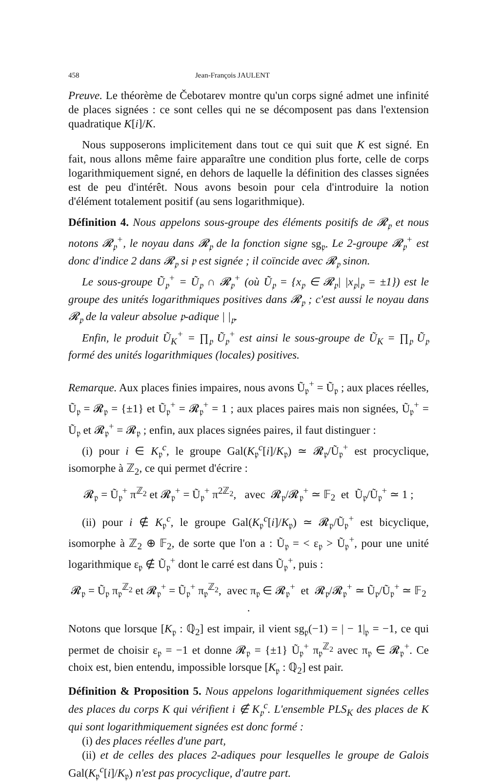458 Jean-François JAULENT
Preuve. Le théorème de Čebotarev montre qu'un corps signé admet une infinité de places signées : ce sont celles qui ne se décomposent pas dans l'extension quadratique K[i]/K.
Nous supposerons implicitement dans tout ce qui suit que K est signé. En fait, nous allons même faire apparaître une condition plus forte, celle de corps logarithmiquement signé, en dehors de laquelle la définition des classes signées est de peu d'intérêt. Nous avons besoin pour cela d'introduire la notion d'élément totalement positif (au sens logarithmique).
Définition 4. Nous appelons sous-groupe des éléments positifs de 𝓡<sub>𝔭</sub> et nous notons 𝓡<sub>𝔭</sub><sup>+</sup>, le noyau dans 𝓡<sub>𝔭</sub> de la fonction signe sg<sub>𝔭</sub>. Le 2-groupe 𝓡<sub>𝔭</sub><sup>+</sup> est donc d'indice 2 dans 𝓡<sub>𝔭</sub> si 𝔭 est signée ; il coïncide avec 𝓡<sub>𝔭</sub> sinon.
Le sous-groupe Ũ<sub>𝔭</sub><sup>+</sup> = Ũ<sub>𝔭</sub> ∩ 𝓡<sub>𝔭</sub><sup>+</sup> (où Ũ<sub>𝔭</sub> = {x<sub>𝔭</sub> ∈ 𝓡<sub>𝔭</sub>| |x<sub>𝔭</sub>|<sub>𝔭</sub> = ±1}) est le groupe des unités logarithmiques positives dans 𝓡<sub>𝔭</sub> ; c'est aussi le noyau dans 𝓡<sub>𝔭</sub> de la valeur absolue 𝔭-adique | |<sub>𝔭</sub>.
Enfin, le produit Ũ<sub>K</sub><sup>+</sup> = ∏<sub>𝔭</sub> Ũ<sub>𝔭</sub><sup>+</sup> est ainsi le sous-groupe de Ũ<sub>K</sub> = ∏<sub>𝔭</sub> Ũ<sub>𝔭</sub> formé des unités logarithmiques (locales) positives.
Remarque. Aux places finies impaires, nous avons Ũ<sub>𝔭</sub><sup>+</sup> = Ũ<sub>𝔭</sub> ; aux places réelles, Ũ<sub>𝔭</sub> = 𝓡<sub>𝔭</sub> = {±1} et Ũ<sub>𝔭</sub><sup>+</sup> = 𝓡<sub>𝔭</sub><sup>+</sup> = 1 ; aux places paires mais non signées, Ũ<sub>𝔭</sub><sup>+</sup> = Ũ<sub>𝔭</sub> et 𝓡<sub>𝔭</sub><sup>+</sup> = 𝓡<sub>𝔭</sub> ; enfin, aux places signées paires, il faut distinguer :
(i) pour i ∈ K<sub>𝔭</sub><sup>c</sup>, le groupe Gal(K<sub>𝔭</sub><sup>c</sup>[i]/K<sub>𝔭</sub>) ≃ 𝓡<sub>𝔭</sub>/Ũ<sub>𝔭</sub><sup>+</sup> est procyclique, isomorphe à ℤ<sub>2</sub>, ce qui permet d'écrire :
𝓡<sub>𝔭</sub> = Ũ<sub>𝔭</sub><sup>+</sup> π<sup>ℤ<sub>2</sub></sup> et 𝓡<sub>𝔭</sub><sup>+</sup> = Ũ<sub>𝔭</sub><sup>+</sup> π<sup>2ℤ<sub>2</sub></sup>, avec 𝓡<sub>𝔭</sub>/𝓡<sub>𝔭</sub><sup>+</sup> ≃ 𝔽<sub>2</sub> et Ũ<sub>𝔭</sub>/Ũ<sub>𝔭</sub><sup>+</sup> ≃ 1 ;
(ii) pour i ∉ K<sub>𝔭</sub><sup>c</sup>, le groupe Gal(K<sub>𝔭</sub><sup>c</sup>[i]/K<sub>𝔭</sub>) ≃ 𝓡<sub>𝔭</sub>/Ũ<sub>𝔭</sub><sup>+</sup> est bicyclique, isomorphe à ℤ<sub>2</sub> ⊕ 𝔽<sub>2</sub>, de sorte que l'on a : Ũ<sub>𝔭</sub> = < ε<sub>𝔭</sub> > Ũ<sub>𝔭</sub><sup>+</sup>, pour une unité logarithmique ε<sub>𝔭</sub> ∉ Ũ<sub>𝔭</sub><sup>+</sup> dont le carré est dans Ũ<sub>𝔭</sub><sup>+</sup>, puis :
𝓡<sub>𝔭</sub> = Ũ<sub>𝔭</sub> π<sub>𝔭</sub><sup>ℤ<sub>2</sub></sup> et 𝓡<sub>𝔭</sub><sup>+</sup> = Ũ<sub>𝔭</sub><sup>+</sup> π<sub>𝔭</sub><sup>ℤ<sub>2</sub></sup>, avec π<sub>𝔭</sub> ∈ 𝓡<sub>𝔭</sub><sup>+</sup> et 𝓡<sub>𝔭</sub>/𝓡<sub>𝔭</sub><sup>+</sup> ≃ Ũ<sub>𝔭</sub>/Ũ<sub>𝔭</sub><sup>+</sup> ≃ 𝔽<sub>2</sub> .
Notons que lorsque [K<sub>𝔭</sub> : ℚ<sub>2</sub>] est impair, il vient sg<sub>𝔭</sub>(−1) = | − 1|<sub>𝔭</sub> = −1, ce qui permet de choisir ε<sub>𝔭</sub> = −1 et donne 𝓡<sub>𝔭</sub> = {±1} Ũ<sub>𝔭</sub><sup>+</sup> π<sub>𝔭</sub><sup>ℤ<sub>2</sub></sup> avec π<sub>𝔭</sub> ∈ 𝓡<sub>𝔭</sub><sup>+</sup>. Ce choix est, bien entendu, impossible lorsque [K<sub>𝔭</sub> : ℚ<sub>2</sub>] est pair.
Définition & Proposition 5. Nous appelons logarithmiquement signées celles des places du corps K qui vérifient i ∉ K<sub>𝔭</sub><sup>c</sup>. L'ensemble PLS<sub>K</sub> des places de K qui sont logarithmiquement signées est donc formé :
(i) des places réelles d'une part,
(ii) et de celles des places 2-adiques pour lesquelles le groupe de Galois Gal(K<sub>𝔭</sub><sup>c</sup>[i]/K<sub>𝔭</sub>) n'est pas procyclique, d'autre part.